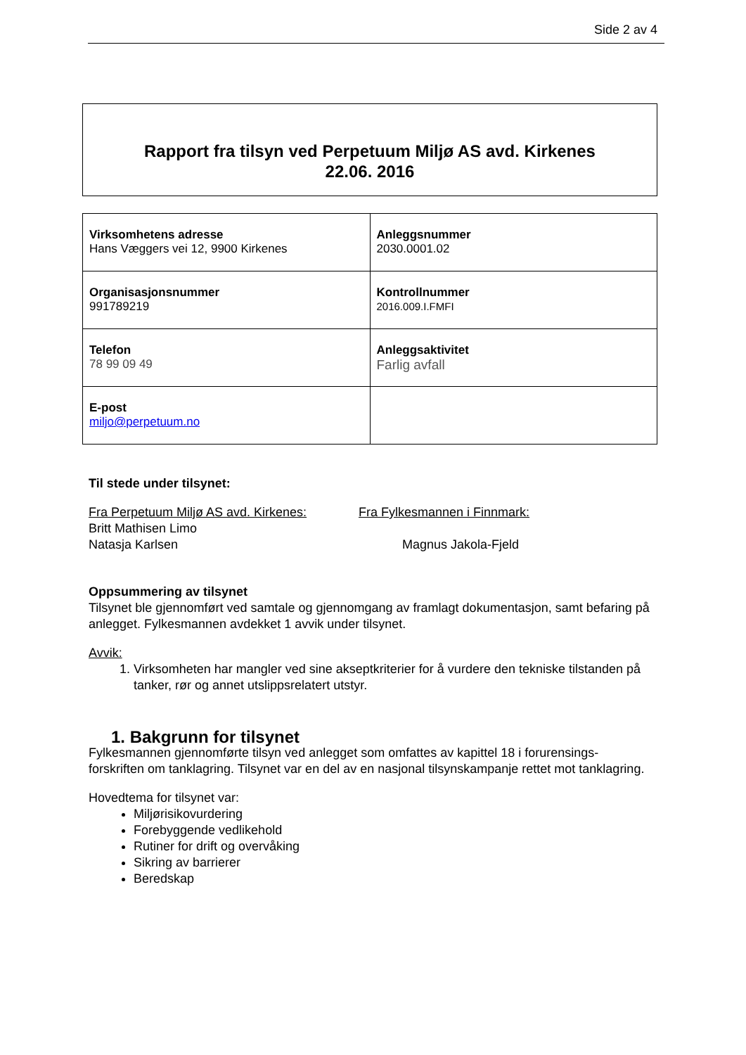Side 2 av 4
Rapport fra tilsyn ved Perpetuum Miljø AS avd. Kirkenes
22.06. 2016
| Virksomhetens adresse Hans Væggers vei 12, 9900 Kirkenes | Anleggsnummer 2030.0001.02 |
| Organisasjonsnummer 991789219 | Kontrollnummer 2016.009.I.FMFI |
| Telefon 78 99 09 49 | Anleggsaktivitet Farlig avfall |
| E-post miljo@perpetuum.no | |
Til stede under tilsynet:
Fra Perpetuum Miljø AS avd. Kirkenes:
Britt Mathisen Limo
Natasja Karlsen
Fra Fylkesmannen i Finnmark:
Magnus Jakola-Fjeld
Oppsummering av tilsynet
Tilsynet ble gjennomført ved samtale og gjennomgang av framlagt dokumentasjon, samt befaring på anlegget. Fylkesmannen avdekket 1 avvik under tilsynet.
Avvik:
1. Virksomheten har mangler ved sine akseptkriterier for å vurdere den tekniske tilstanden på tanker, rør og annet utslippsrelatert utstyr.
1. Bakgrunn for tilsynet
Fylkesmannen gjennomførte tilsyn ved anlegget som omfattes av kapittel 18 i forurensings-forskriften om tanklagring. Tilsynet var en del av en nasjonal tilsynskampanje rettet mot tanklagring.
Hovedtema for tilsynet var:
Miljørisikovurdering
Forebyggende vedlikehold
Rutiner for drift og overvåking
Sikring av barrierer
Beredskap